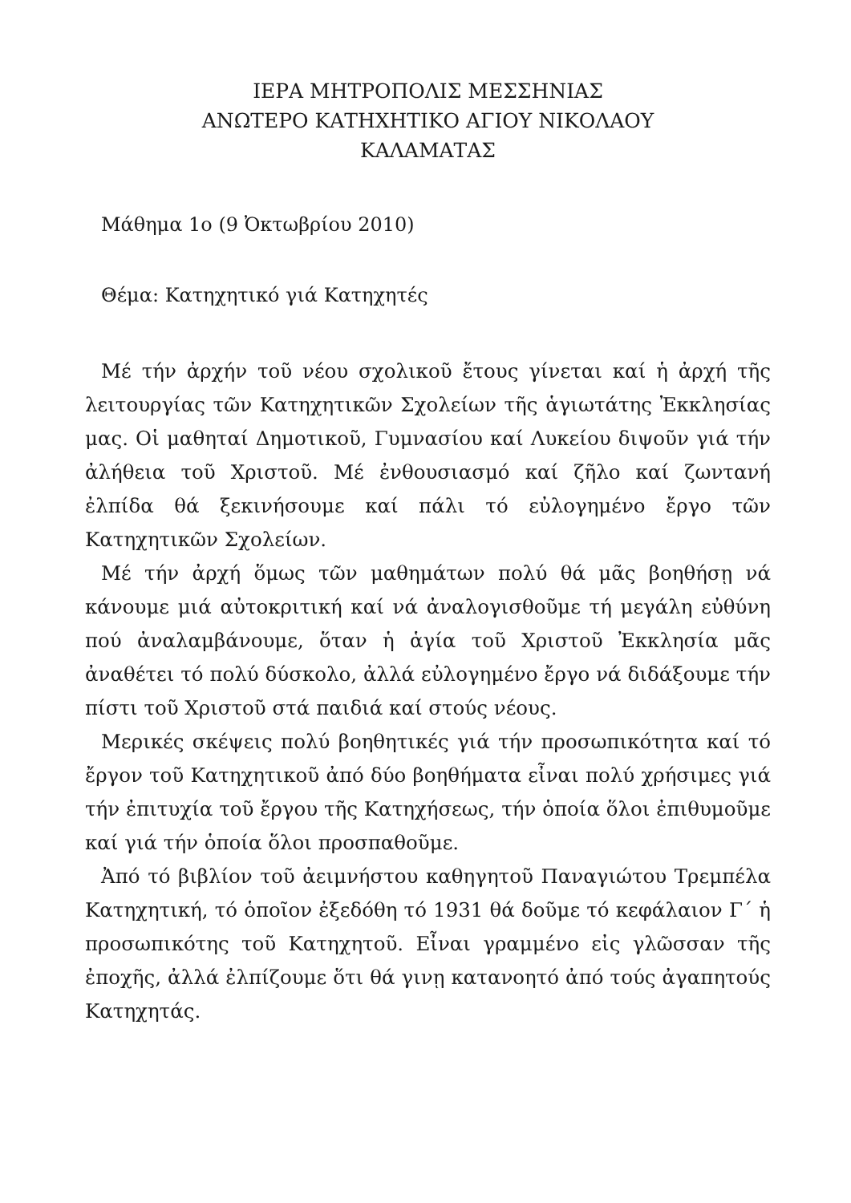ΙΕΡΑ ΜΗΤΡΟΠΟΛΙΣ ΜΕΣΣΗΝΙΑΣ
ΑΝΩΤΕΡΟ ΚΑΤΗΧΗΤΙΚΟ ΑΓΙΟΥ ΝΙΚΟΛΑΟΥ
ΚΑΛΑΜΑΤΑΣ
Μάθημα 1ο (9 Ὀκτωβρίου 2010)
Θέμα: Κατηχητικό γιά Κατηχητές
Μέ τήν ἀρχήν τοῦ νέου σχολικοῦ ἔτους γίνεται καί ἡ ἀρχή τῆς λειτουργίας τῶν Κατηχητικῶν Σχολείων τῆς ἁγιωτάτης Ἐκκλησίας μας. Οἱ μαθηταί Δημοτικοῦ, Γυμνασίου καί Λυκείου διψοῦν γιά τήν ἀλήθεια τοῦ Χριστοῦ. Μέ ἐνθουσιασμό καί ζῆλο καί ζωντανή ἐλπίδα θά ξεκινήσουμε καί πάλι τό εὐλογημένο ἔργο τῶν Κατηχητικῶν Σχολείων.
Μέ τήν ἀρχή ὅμως τῶν μαθημάτων πολύ θά μᾶς βοηθήσῃ νά κάνουμε μιά αὐτοκριτική καί νά ἀναλογισθοῦμε τή μεγάλη εὐθύνη πού ἀναλαμβάνουμε, ὅταν ἡ ἁγία τοῦ Χριστοῦ Ἐκκλησία μᾶς ἀναθέτει τό πολύ δύσκολο, ἀλλά εὐλογημένο ἔργο νά διδάξουμε τήν πίστι τοῦ Χριστοῦ στά παιδιά καί στούς νέους.
Μερικές σκέψεις πολύ βοηθητικές γιά τήν προσωπικότητα καί τό ἔργον τοῦ Κατηχητικοῦ ἀπό δύο βοηθήματα εἶναι πολύ χρήσιμες γιά τήν ἐπιτυχία τοῦ ἔργου τῆς Κατηχήσεως, τήν ὁποία ὅλοι ἐπιθυμοῦμε καί γιά τήν ὁποία ὅλοι προσπαθοῦμε.
Ἀπό τό βιβλίον τοῦ ἀειμνήστου καθηγητοῦ Παναγιώτου Τρεμπέλα Κατηχητική, τό ὁποῖον ἐξεδόθη τό 1931 θά δοῦμε τό κεφάλαιον Γ΄ ἡ προσωπικότης τοῦ Κατηχητοῦ. Εἶναι γραμμένο εἰς γλῶσσαν τῆς ἐποχῆς, ἀλλά ἐλπίζουμε ὅτι θά γινῃ κατανοητό ἀπό τούς ἀγαπητούς Κατηχητάς.